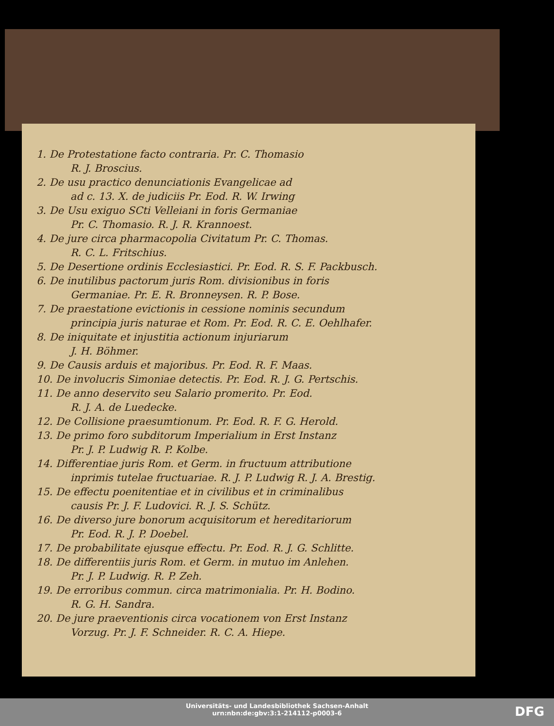1. De Protestatione facto contraria. Pr. C. Thomasio
R. J. Broscius.
2. De usu practico denunciationis Evangelicae ad
ad c. 13. X. de judiciis Pr. Eod. R. W. Irwing
3. De Usu exiguo SCti Velleiani in foris Germaniae
Pr. C. Thomasio. R. J. R. Krannoest.
4. De jure circa pharmacopolia Civitatum Pr. C. Thomas.
R. C. L. Fritschius.
5. De Desertione ordinis Ecclesiastici. Pr. Eod. R. S. F. Packbusch.
6. De inutilibus pactorum juris Rom. divisionibus in foris
Germaniae. Pr. E. R. Bronneysen. R. P. Bose.
7. De praestatione evictionis in cessione nominis secundum
principia juris naturae et Rom. Pr. Eod. R. C. E. Oehlhafer.
8. De iniquitate et injustitia actionum injuriarum
J. H. Böhmer.
9. De Causis arduis et majoribus. Pr. Eod. R. F. Maas.
10. De involucris Simoniae detectis. Pr. Eod. R. J. G. Pertschis.
11. De anno deservito seu Salario promerito. Pr. Eod.
R. J. A. de Luedecke.
12. De Collisione praesumtionum. Pr. Eod. R. F. G. Herold.
13. De primo foro subditorum Imperialium in Erst Instanz
Pr. J. P. Ludwig R. P. Kolbe.
14. Differentiae juris Rom. et Germ. in fructuum attributione
inprimis tutelae fructuariae. R. J. P. Ludwig R. J. A. Brestig.
15. De effectu poenitentiae et in civilibus et in criminalibus
causis Pr. J. F. Ludovici. R. J. S. Schütz.
16. De diverso jure bonorum acquisitorum et hereditariorum
Pr. Eod. R. J. P. Doebel.
17. De probabilitate ejusque effectu. Pr. Eod. R. J. G. Schlitte.
18. De differentiis juris Rom. et Germ. in mutuo im Anlehen.
Pr. J. P. Ludwig. R. P. Zeh.
19. De erroribus commun. circa matrimonialia. Pr. H. Bodino.
R. G. H. Sandra.
20. De jure praeventionis circa vocationem von Erst Instanz
Vorzug. Pr. J. F. Schneider. R. C. A. Hiepe.
Universitäts- und Landesbibliothek Sachsen-Anhalt
urn:nbn:de:gbv:3:1-214112-p0003-6
DFG